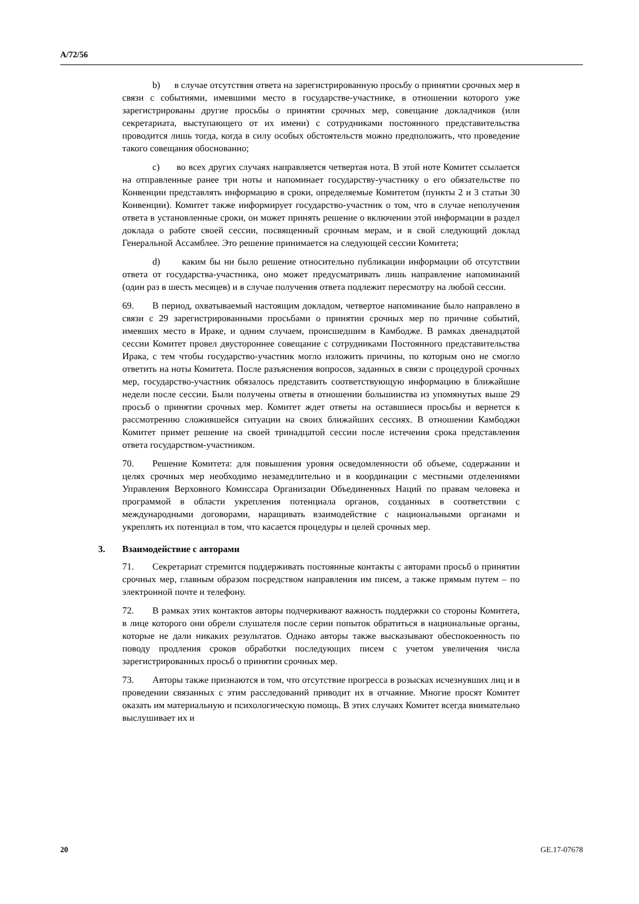A/72/56
b) в случае отсутствия ответа на зарегистрированную просьбу о принятии срочных мер в связи с событиями, имевшими место в государстве-участнике, в отношении которого уже зарегистрированы другие просьбы о принятии срочных мер, совещание докладчиков (или секретариата, выступающего от их имени) с сотрудниками постоянного представительства проводится лишь тогда, когда в силу особых обстоятельств можно предположить, что проведение такого совещания обоснованно;
c) во всех других случаях направляется четвертая нота. В этой ноте Комитет ссылается на отправленные ранее три ноты и напоминает государству-участнику о его обязательстве по Конвенции представлять информацию в сроки, определяемые Комитетом (пункты 2 и 3 статьи 30 Конвенции). Комитет также информирует государство-участник о том, что в случае неполучения ответа в установленные сроки, он может принять решение о включении этой информации в раздел доклада о работе своей сессии, посвященный срочным мерам, и в свой следующий доклад Генеральной Ассамблее. Это решение принимается на следующей сессии Комитета;
d) каким бы ни было решение относительно публикации информации об отсутствии ответа от государства-участника, оно может предусматривать лишь направление напоминаний (один раз в шесть месяцев) и в случае получения ответа подлежит пересмотру на любой сессии.
69. В период, охватываемый настоящим докладом, четвертое напоминание было направлено в связи с 29 зарегистрированными просьбами о принятии срочных мер по причине событий, имевших место в Ираке, и одним случаем, происшедшим в Камбодже. В рамках двенадцатой сессии Комитет провел двустороннее совещание с сотрудниками Постоянного представительства Ирака, с тем чтобы государство-участник могло изложить причины, по которым оно не смогло ответить на ноты Комитета. После разъяснения вопросов, заданных в связи с процедурой срочных мер, государство-участник обязалось представить соответствующую информацию в ближайшие недели после сессии. Были получены ответы в отношении большинства из упомянутых выше 29 просьб о принятии срочных мер. Комитет ждет ответы на оставшиеся просьбы и вернется к рассмотрению сложившейся ситуации на своих ближайших сессиях. В отношении Камбоджи Комитет примет решение на своей тринадцатой сессии после истечения срока представления ответа государством-участником.
70. Решение Комитета: для повышения уровня осведомленности об объеме, содержании и целях срочных мер необходимо незамедлительно и в координации с местными отделениями Управления Верховного Комиссара Организации Объединенных Наций по правам человека и программой в области укрепления потенциала органов, созданных в соответствии с международными договорами, наращивать взаимодействие с национальными органами и укреплять их потенциал в том, что касается процедуры и целей срочных мер.
3. Взаимодействие с авторами
71. Секретариат стремится поддерживать постоянные контакты с авторами просьб о принятии срочных мер, главным образом посредством направления им писем, а также прямым путем – по электронной почте и телефону.
72. В рамках этих контактов авторы подчеркивают важность поддержки со стороны Комитета, в лице которого они обрели слушателя после серии попыток обратиться в национальные органы, которые не дали никаких результатов. Однако авторы также высказывают обеспокоенность по поводу продления сроков обработки последующих писем с учетом увеличения числа зарегистрированных просьб о принятии срочных мер.
73. Авторы также признаются в том, что отсутствие прогресса в розысках исчезнувших лиц и в проведении связанных с этим расследований приводит их в отчаяние. Многие просят Комитет оказать им материальную и психологическую помощь. В этих случаях Комитет всегда внимательно выслушивает их и
20 GE.17-07678